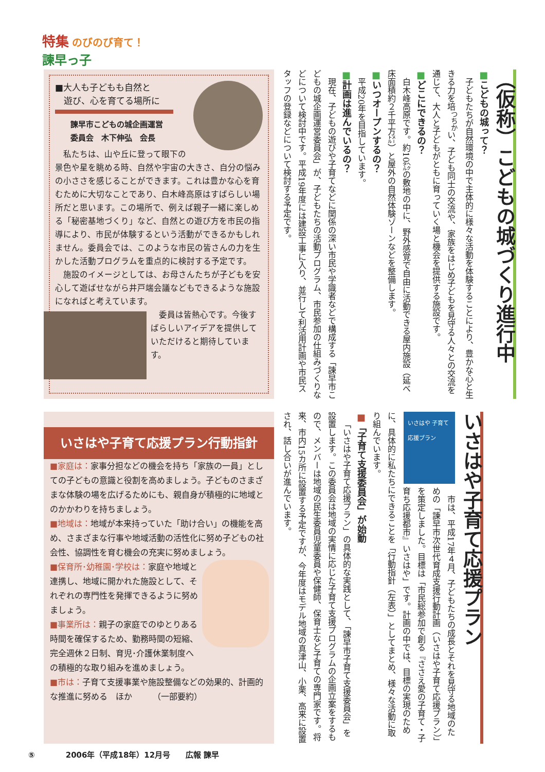特集 のびのび育て！
諫早っ子
（仮称）こどもの城づくり進行中
■こどもの城って？
子どもたちが自然環境の中で主体的に様々な活動を体験することにより、豊かな心と生きる力を培<sup>つちか</sup>い、子ども同士の交流や、家族をはじめ子どもを見守る人々との交流を通じて、大人と子どもがともに育っていく場と機会を提供する施設です。
■どこにできるの？
白木峰高原です。約10㌶の敷地の中に、野外感覚で自由に活動できる屋内施設（延べ床面積約２千平方㍍）と屋外の自然体験ゾーンなどを整備します。
■いつオープンするの？
平成20年を目指しています。
■計画は進んでいるの？
現在、子どもの遊びや子育てなどに関係の深い市民や学識者などで構成する「諫早市こどもの城企画運営委員会」が、子どもたちの活動プログラム、市民参加の仕組みづくりなどについて検討中です。平成19年度には建設工事に入り、並行して利活用計画や市民スタッフの登録などについて検討する予定です。
■大人も子どもも自然と
　遊び、心を育てる場所に
諫早市こどもの城企画運営
委員会　木下伸弘　会長
私たちは、山や丘に登って眼下の景色や星を眺める時、自然や宇宙の大きさ、自分の悩みの小ささを感じることができます。これは豊かな心を育むために大切なことであり、白木峰高原はすばらしい場所だと思います。この場所で、例えば親子一緒に楽しめる「秘密基地づくり」など、自然との遊び方を市民の指導により、市民が体験するという活動ができるかもしれません。委員会では、このような市民の皆さんの力を生かした活動プログラムを重点的に検討する予定です。
施設のイメージとしては、お母さんたちが子どもを安心して遊ばせながら井戸端会議などもできるような施設になればと考えています。
委員は皆熱心です。今後すばらしいアイデアを提供していただけると期待しています。
いさはや子育て応援プラン
いさはや 子育て応援プラン
市は、平成17年４月、子どもたちの成長とそれを見守る地域のための「諫早市次世代育成支援行動計画（いさはや子育て応援プラン）」を策定しました。目標は「市民総参加で創る『ささえ愛の子育て・子育ち応援都市』いさはや」です。計画の中では、目標の実現のために、具体的に私たちにできることを「行動指針（左表）」としてまとめ、様々な活動に取り組んでいます。
■「子育て支援委員会」が始動
「いさはや子育て応援プラン」の具体的な実践として、「諫早市子育て支援委員会」を設置します。この委員会は地域の実情に応じた子育て支援プログラムの企画立案をするもので、メンバーは地域の民生委員児童委員や保健師、保育士など子育ての専門家です。将来、市内15カ所に設置する予定ですが、今年度はモデル地域の真津山、小栗、高来に設置され、話し合いが進んでいます。
いさはや子育て応援プラン行動指針
■家庭は：家事分担などの機会を持ち「家族の一員」としての子どもの意識と役割を高めましょう。子どものさまざまな体験の場を広げるためにも、親自身が積極的に地域とのかかわりを持ちましょう。
■地域は：地域が本来持っていた「助け合い」の機能を高め、さまざまな行事や地域活動の活性化に努め子どもの社会性、協調性を育む機会の充実に努めましょう。
■保育所･幼稚園･学校は：家庭や地域と連携し、地域に開かれた施設として、それぞれの専門性を発揮できるように努めましょう。
■事業所は：親子の家庭でのゆとりある時間を確保するため、勤務時間の短縮、完全週休２日制、育児･介護休業制度への積極的な取り組みを進めましょう。
■市は：子育て支援事業や施設整備などの効果的、計画的な推進に努める　ほか　　　（一部要約）
⑤　　　　2006年（平成18年）12月号　　広報 諫早